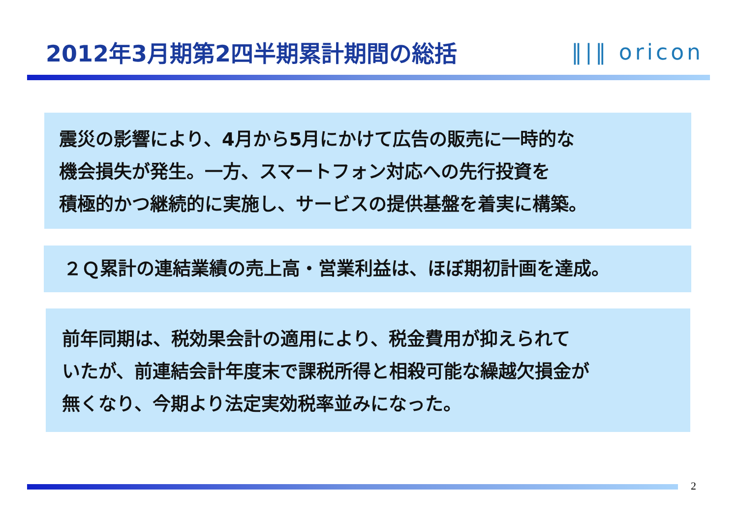2012年3月期第2四半期累計期間の総括 ‖|‖ oricon
震災の影響により、4月から5月にかけて広告の販売に一時的な
機会損失が発生。一方、スマートフォン対応への先行投資を
積極的かつ継続的に実施し、サービスの提供基盤を着実に構築。
２Ｑ累計の連結業績の売上高・営業利益は、ほぼ期初計画を達成。
前年同期は、税効果会計の適用により、税金費用が抑えられて
いたが、前連結会計年度末で課税所得と相殺可能な繰越欠損金が
無くなり、今期より法定実効税率並みになった。
2